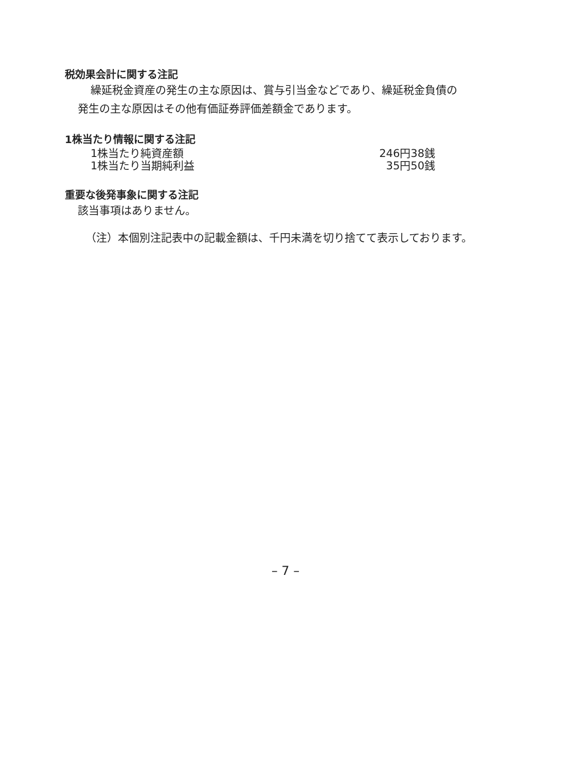税効果会計に関する注記
繰延税金資産の発生の主な原因は、賞与引当金などであり、繰延税金負債の
発生の主な原因はその他有価証券評価差額金であります。
1株当たり情報に関する注記
| 1株当たり純資産額 | 246円38銭 |
| 1株当たり当期純利益 | 35円50銭 |
重要な後発事象に関する注記
該当事項はありません。
（注）本個別注記表中の記載金額は、千円未満を切り捨てて表示しております。
– 7 –